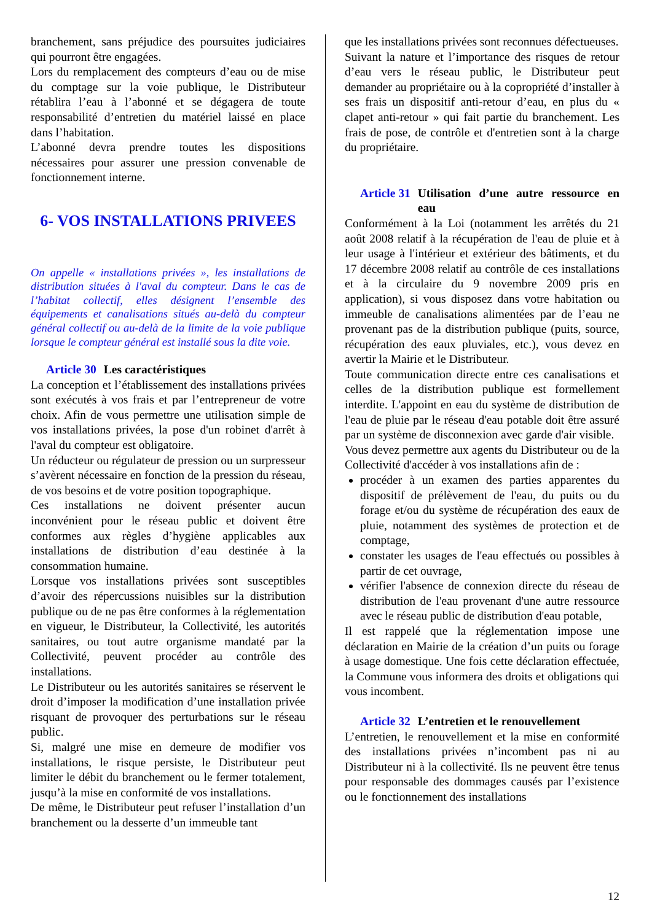branchement, sans préjudice des poursuites judiciaires qui pourront être engagées.
Lors du remplacement des compteurs d’eau ou de mise du comptage sur la voie publique, le Distributeur rétablira l’eau à l’abonné et se dégagera de toute responsabilité d’entretien du matériel laissé en place dans l’habitation.
L’abonné devra prendre toutes les dispositions nécessaires pour assurer une pression convenable de fonctionnement interne.
6- VOS INSTALLATIONS PRIVEES
On appelle « installations privées », les installations de distribution situées à l'aval du compteur. Dans le cas de l’habitat collectif, elles désignent l’ensemble des équipements et canalisations situés au-delà du compteur général collectif ou au-delà de la limite de la voie publique lorsque le compteur général est installé sous la dite voie.
Article 30 Les caractéristiques
La conception et l’établissement des installations privées sont exécutés à vos frais et par l’entrepreneur de votre choix. Afin de vous permettre une utilisation simple de vos installations privées, la pose d'un robinet d'arrêt à l'aval du compteur est obligatoire.
Un réducteur ou régulateur de pression ou un surpresseur s’avèrent nécessaire en fonction de la pression du réseau, de vos besoins et de votre position topographique.
Ces installations ne doivent présenter aucun inconvénient pour le réseau public et doivent être conformes aux règles d’hygiène applicables aux installations de distribution d’eau destinée à la consommation humaine.
Lorsque vos installations privées sont susceptibles d’avoir des répercussions nuisibles sur la distribution publique ou de ne pas être conformes à la réglementation en vigueur, le Distributeur, la Collectivité, les autorités sanitaires, ou tout autre organisme mandaté par la Collectivité, peuvent procéder au contrôle des installations.
Le Distributeur ou les autorités sanitaires se réservent le droit d’imposer la modification d’une installation privée risquant de provoquer des perturbations sur le réseau public.
Si, malgré une mise en demeure de modifier vos installations, le risque persiste, le Distributeur peut limiter le débit du branchement ou le fermer totalement, jusqu’à la mise en conformité de vos installations.
De même, le Distributeur peut refuser l’installation d’un branchement ou la desserte d’un immeuble tant
que les installations privées sont reconnues défectueuses.
Suivant la nature et l’importance des risques de retour d’eau vers le réseau public, le Distributeur peut demander au propriétaire ou à la copropriété d’installer à ses frais un dispositif anti-retour d’eau, en plus du « clapet anti-retour » qui fait partie du branchement. Les frais de pose, de contrôle et d'entretien sont à la charge du propriétaire.
Article 31 Utilisation d’une autre ressource en eau
Conformément à la Loi (notamment les arrêtés du 21 août 2008 relatif à la récupération de l'eau de pluie et à leur usage à l'intérieur et extérieur des bâtiments, et du 17 décembre 2008 relatif au contrôle de ces installations et à la circulaire du 9 novembre 2009 pris en application), si vous disposez dans votre habitation ou immeuble de canalisations alimentées par de l’eau ne provenant pas de la distribution publique (puits, source, récupération des eaux pluviales, etc.), vous devez en avertir la Mairie et le Distributeur.
Toute communication directe entre ces canalisations et celles de la distribution publique est formellement interdite. L'appoint en eau du système de distribution de l'eau de pluie par le réseau d'eau potable doit être assuré par un système de disconnexion avec garde d'air visible.
Vous devez permettre aux agents du Distributeur ou de la Collectivité d'accéder à vos installations afin de :
procéder à un examen des parties apparentes du dispositif de prélèvement de l'eau, du puits ou du forage et/ou du système de récupération des eaux de pluie, notamment des systèmes de protection et de comptage,
constater les usages de l'eau effectués ou possibles à partir de cet ouvrage,
vérifier l'absence de connexion directe du réseau de distribution de l'eau provenant d'une autre ressource avec le réseau public de distribution d'eau potable,
Il est rappelé que la réglementation impose une déclaration en Mairie de la création d’un puits ou forage à usage domestique. Une fois cette déclaration effectuée, la Commune vous informera des droits et obligations qui vous incombent.
Article 32 L’entretien et le renouvellement
L’entretien, le renouvellement et la mise en conformité des installations privées n’incombent pas ni au Distributeur ni à la collectivité. Ils ne peuvent être tenus pour responsable des dommages causés par l’existence ou le fonctionnement des installations
12